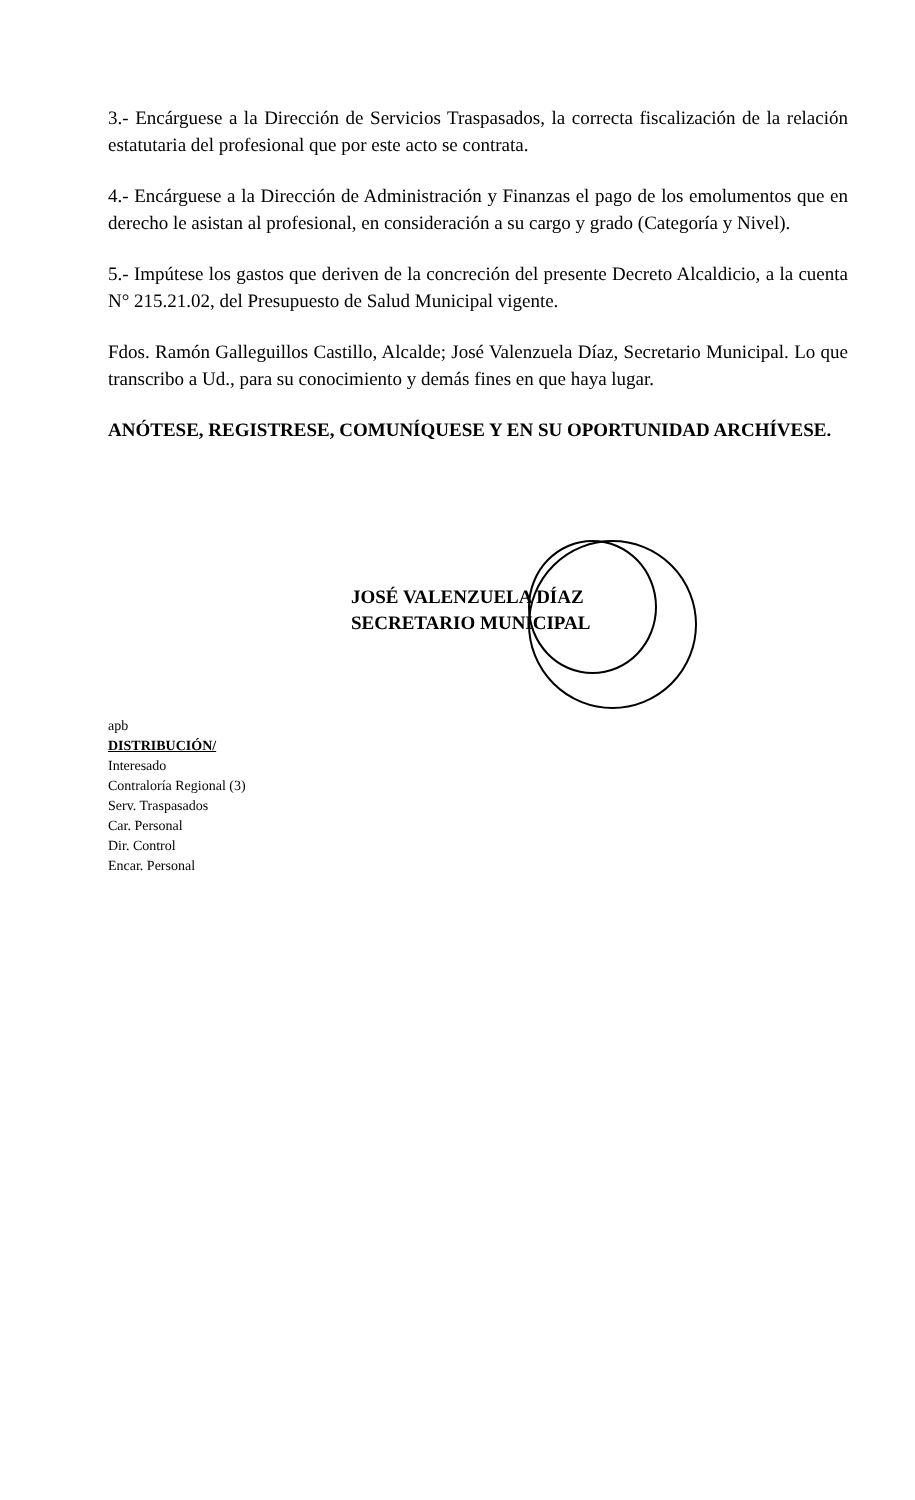3.- Encárguese a la Dirección de Servicios Traspasados, la correcta fiscalización de la relación estatutaria del profesional que por este acto se contrata.
4.- Encárguese a la Dirección de Administración y Finanzas el pago de los emolumentos que en derecho le asistan al profesional, en consideración a su cargo y grado (Categoría y Nivel).
5.- Impútese los gastos que deriven de la concreción del presente Decreto Alcaldicio, a la cuenta N° 215.21.02, del Presupuesto de Salud Municipal vigente.
Fdos. Ramón Galleguillos Castillo, Alcalde; José Valenzuela Díaz, Secretario Municipal. Lo que transcribo a Ud., para su conocimiento y demás fines en que haya lugar.
ANÓTESE, REGISTRESE, COMUNÍQUESE Y EN SU OPORTUNIDAD ARCHÍVESE.
JOSÉ VALENZUELA DÍAZ
SECRETARIO MUNICIPAL
apb
DISTRIBUCIÓN/
Interesado
Contraloría Regional (3)
Serv. Traspasados
Car. Personal
Dir. Control
Encar. Personal